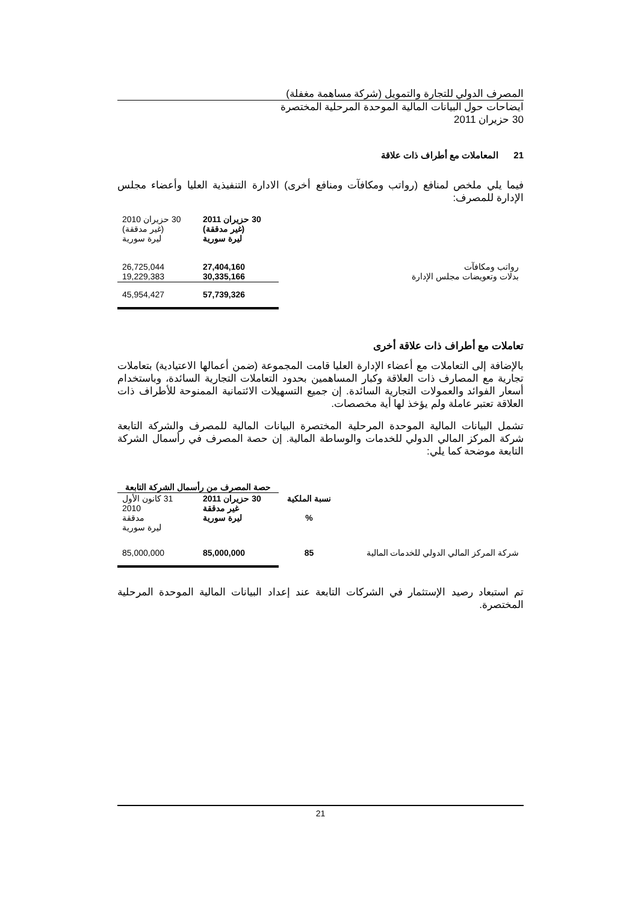المصرف الدولي للتجارة والتمويل (شركة مساهمة مغفلة)
ايضاحات حول البيانات المالية الموحدة المرحلية المختصرة
30 حزيران 2011
21 المعاملات مع أطراف ذات علاقة
فيما يلي ملخص لمنافع (رواتب ومكافآت ومنافع أخرى) الادارة التنفيذية العليا وأعضاء مجلس الإدارة للمصرف:
| | 30 حزيران 2011 (غير مدققة) ليرة سورية | 30 حزيران 2010 (غير مدققة) ليرة سورية |
| رواتب ومكافآت بدلات وتعويضات مجلس الإدارة | 27,404,160 30,335,166 | 26,725,044 19,229,383 |
| | 57,739,326 | 45,954,427 |
تعاملات مع أطراف ذات علاقة أخرى
بالإضافة إلى التعاملات مع أعضاء الإدارة العليا قامت المجموعة (ضمن أعمالها الاعتيادية) بتعاملات تجارية مع المصارف ذات العلاقة وكبار المساهمين بحدود التعاملات التجارية السائدة، وباستخدام أسعار الفوائد والعمولات التجارية السائدة. إن جميع التسهيلات الائتمانية الممنوحة للأطراف ذات العلاقة تعتبر عاملة ولم يؤخذ لها أية مخصصات.
تشمل البيانات المالية الموحدة المرحلية المختصرة البيانات المالية للمصرف والشركة التابعة شركة المركز المالي الدولي للخدمات والوساطة المالية. إن حصة المصرف في رأسمال الشركة التابعة موضحة كما يلي:
| | | حصة المصرف من رأسمال الشركة التابعة | |
| | نسبة الملكية % | 30 حزيران 2011 غير مدققة ليرة سورية | 31 كانون الأول 2010 مدققة ليرة سورية |
| شركة المركز المالي الدولي للخدمات المالية | 85 | 85,000,000 | 85,000,000 |
تم استبعاد رصيد الإستثمار في الشركات التابعة عند إعداد البيانات المالية الموحدة المرحلية المختصرة.
21